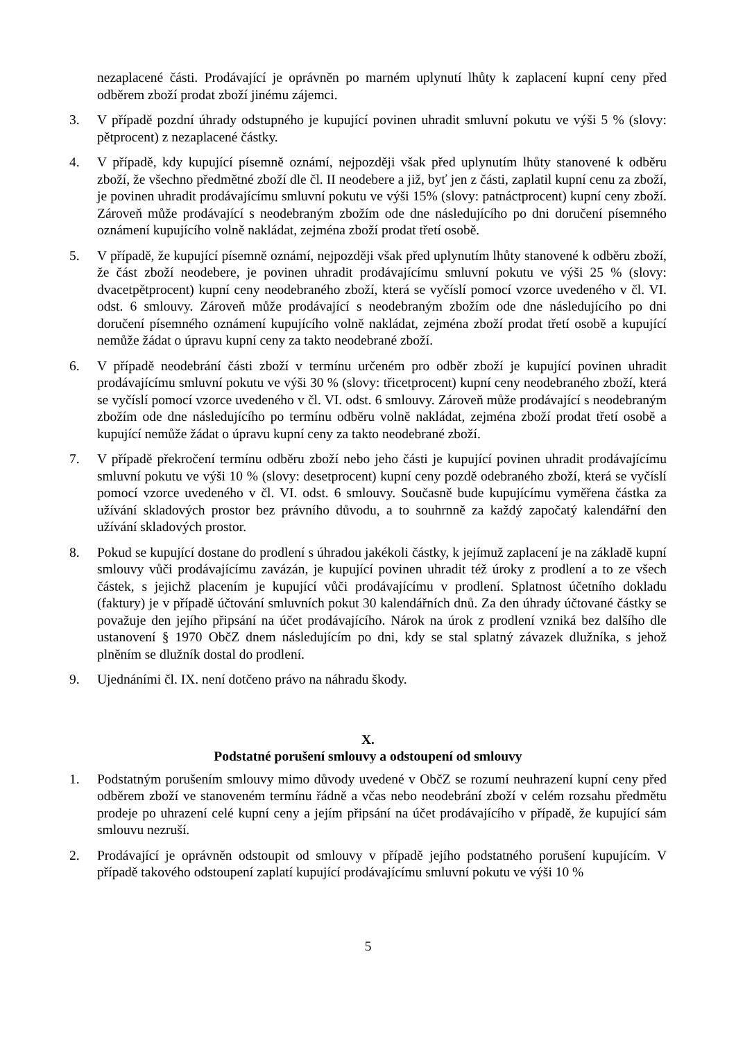nezaplacené části. Prodávající je oprávněn po marném uplynutí lhůty k zaplacení kupní ceny před odběrem zboží prodat zboží jinému zájemci.
3. V případě pozdní úhrady odstupného je kupující povinen uhradit smluvní pokutu ve výši 5 % (slovy: pětprocent) z nezaplacené částky.
4. V případě, kdy kupující písemně oznámí, nejpozději však před uplynutím lhůty stanovené k odběru zboží, že všechno předmětné zboží dle čl. II neodebere a již, byť jen z části, zaplatil kupní cenu za zboží, je povinen uhradit prodávajícímu smluvní pokutu ve výši 15% (slovy: patnáctprocent) kupní ceny zboží. Zároveň může prodávající s neodebraným zbožím ode dne následujícího po dni doručení písemného oznámení kupujícího volně nakládat, zejména zboží prodat třetí osobě.
5. V případě, že kupující písemně oznámí, nejpozději však před uplynutím lhůty stanovené k odběru zboží, že část zboží neodebere, je povinen uhradit prodávajícímu smluvní pokutu ve výši 25 % (slovy: dvacetpětprocent) kupní ceny neodebraného zboží, která se vyčíslí pomocí vzorce uvedeného v čl. VI. odst. 6 smlouvy. Zároveň může prodávající s neodebraným zbožím ode dne následujícího po dni doručení písemného oznámení kupujícího volně nakládat, zejména zboží prodat třetí osobě a kupující nemůže žádat o úpravu kupní ceny za takto neodebrané zboží.
6. V případě neodebrání části zboží v termínu určeném pro odběr zboží je kupující povinen uhradit prodávajícímu smluvní pokutu ve výši 30 % (slovy: třicetprocent) kupní ceny neodebraného zboží, která se vyčíslí pomocí vzorce uvedeného v čl. VI. odst. 6 smlouvy. Zároveň může prodávající s neodebraným zbožím ode dne následujícího po termínu odběru volně nakládat, zejména zboží prodat třetí osobě a kupující nemůže žádat o úpravu kupní ceny za takto neodebrané zboží.
7. V případě překročení termínu odběru zboží nebo jeho části je kupující povinen uhradit prodávajícímu smluvní pokutu ve výši 10 % (slovy: desetprocent) kupní ceny pozdě odebraného zboží, která se vyčíslí pomocí vzorce uvedeného v čl. VI. odst. 6 smlouvy. Současně bude kupujícímu vyměřena částka za užívání skladových prostor bez právního důvodu, a to souhrnně za každý započatý kalendářní den užívání skladových prostor.
8. Pokud se kupující dostane do prodlení s úhradou jakékoli částky, k jejímuž zaplacení je na základě kupní smlouvy vůči prodávajícímu zavázán, je kupující povinen uhradit též úroky z prodlení a to ze všech částek, s jejichž placením je kupující vůči prodávajícímu v prodlení. Splatnost účetního dokladu (faktury) je v případě účtování smluvních pokut 30 kalendářních dnů. Za den úhrady účtované částky se považuje den jejího připsání na účet prodávajícího. Nárok na úrok z prodlení vzniká bez dalšího dle ustanovení § 1970 ObčZ dnem následujícím po dni, kdy se stal splatný závazek dlužníka, s jehož plněním se dlužník dostal do prodlení.
9. Ujednáními čl. IX. není dotčeno právo na náhradu škody.
X.
Podstatné porušení smlouvy a odstoupení od smlouvy
1. Podstatným porušením smlouvy mimo důvody uvedené v ObčZ se rozumí neuhrazení kupní ceny před odběrem zboží ve stanoveném termínu řádně a včas nebo neodebrání zboží v celém rozsahu předmětu prodeje po uhrazení celé kupní ceny a jejím připsání na účet prodávajícího v případě, že kupující sám smlouvu nezruší.
2. Prodávající je oprávněn odstoupit od smlouvy v případě jejího podstatného porušení kupujícím. V případě takového odstoupení zaplatí kupující prodávajícímu smluvní pokutu ve výši 10 %
5